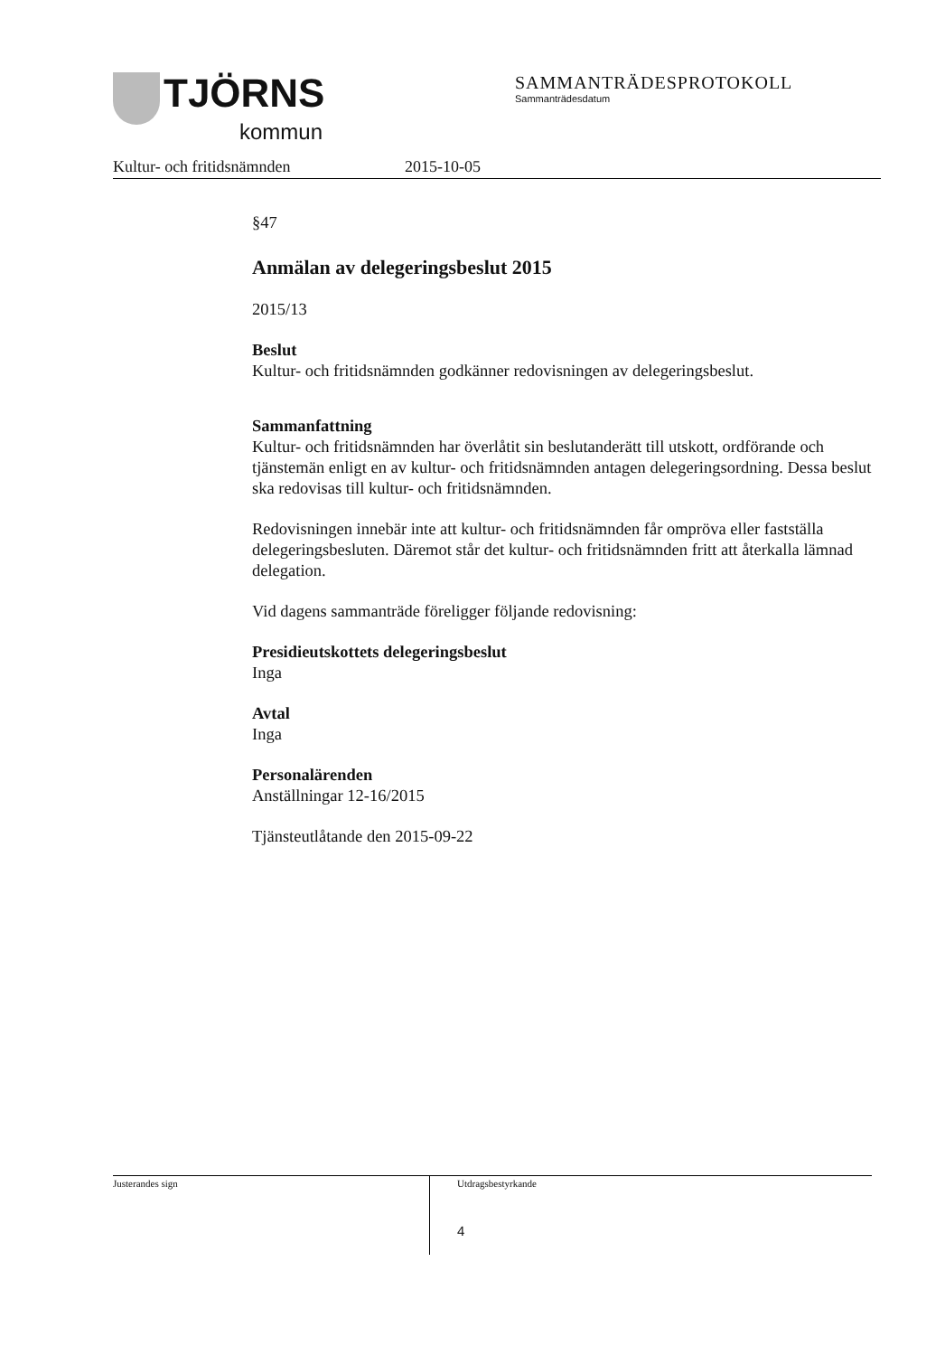TJÖRNS
kommun
SAMMANTRÄDESPROTOKOLL
Sammanträdesdatum
Kultur- och fritidsnämnden 2015-10-05
§47
Anmälan av delegeringsbeslut 2015
2015/13
Beslut
Kultur- och fritidsnämnden godkänner redovisningen av delegeringsbeslut.
Sammanfattning
Kultur- och fritidsnämnden har överlåtit sin beslutanderätt till utskott, ordförande och tjänstemän enligt en av kultur- och fritidsnämnden antagen delegeringsordning. Dessa beslut ska redovisas till kultur- och fritidsnämnden.
Redovisningen innebär inte att kultur- och fritidsnämnden får ompröva eller fastställa delegeringsbesluten. Däremot står det kultur- och fritidsnämnden fritt att återkalla lämnad delegation.
Vid dagens sammanträde föreligger följande redovisning:
Presidieutskottets delegeringsbeslut
Inga
Avtal
Inga
Personalärenden
Anställningar 12-16/2015
Tjänsteutlåtande den 2015-09-22
Justerandes sign Utdragsbestyrkande
4